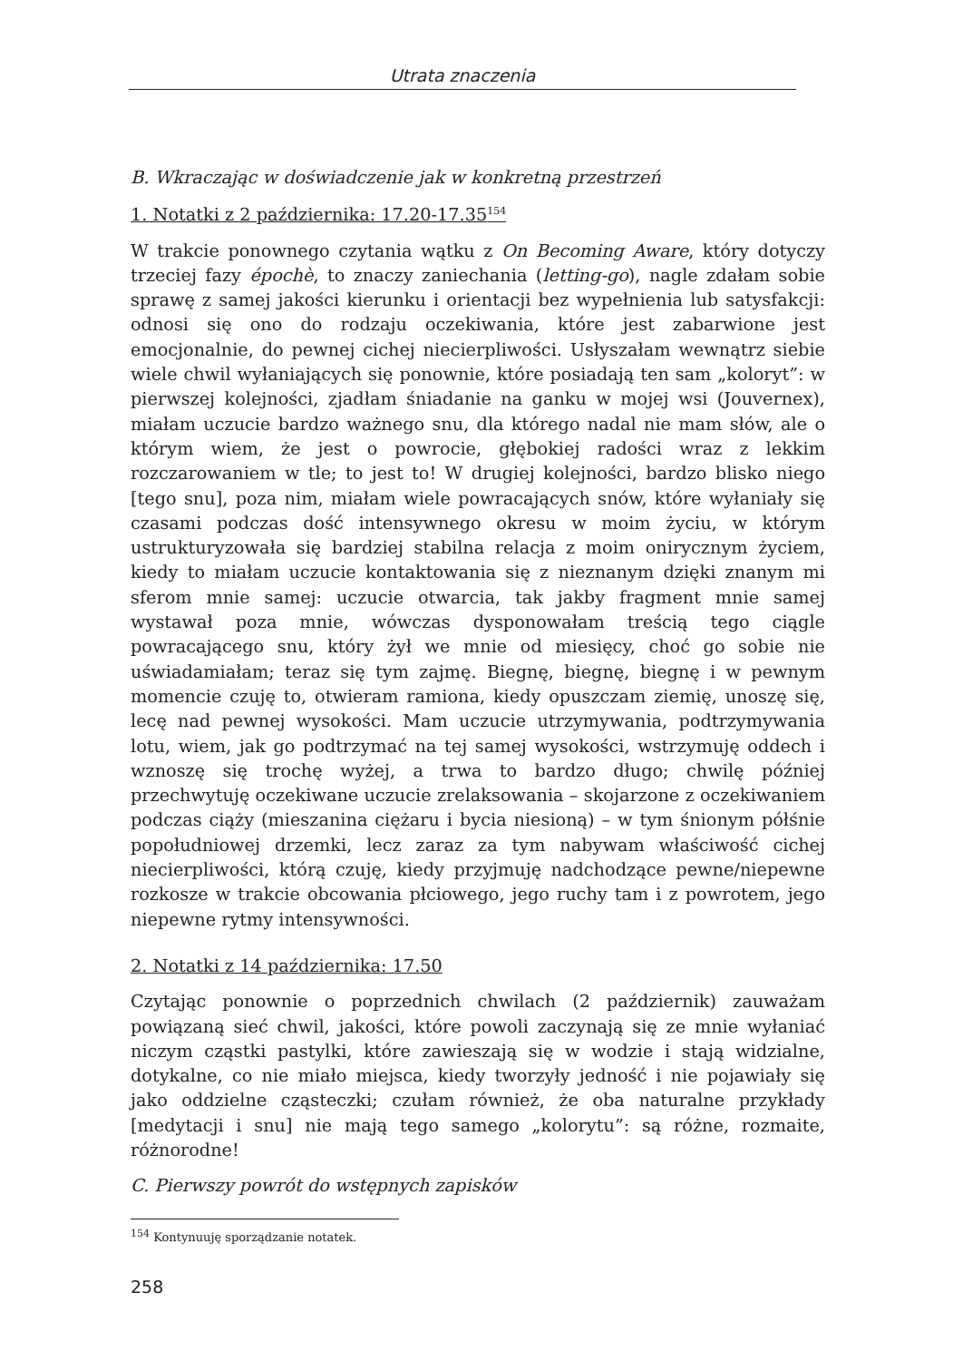Utrata znaczenia
B. Wkraczając w doświadczenie jak w konkretną przestrzeń
1. Notatki z 2 października: 17.20-17.35<sup>154</sup>
W trakcie ponownego czytania wątku z On Becoming Aware, który dotyczy trzeciej fazy épochè, to znaczy zaniechania (letting-go), nagle zdałam sobie sprawę z samej jakości kierunku i orientacji bez wypełnienia lub satysfakcji: odnosi się ono do rodzaju oczekiwania, które jest zabarwione jest emocjonalnie, do pewnej cichej niecierpliwości. Usłyszałam wewnątrz siebie wiele chwil wyłaniających się ponownie, które posiadają ten sam „koloryt”: w pierwszej kolejności, zjadłam śniadanie na ganku w mojej wsi (Jouvernex), miałam uczucie bardzo ważnego snu, dla którego nadal nie mam słów, ale o którym wiem, że jest o powrocie, głębokiej radości wraz z lekkim rozczarowaniem w tle; to jest to! W drugiej kolejności, bardzo blisko niego [tego snu], poza nim, miałam wiele powracających snów, które wyłaniały się czasami podczas dość intensywnego okresu w moim życiu, w którym ustrukturyzowała się bardziej stabilna relacja z moim onirycznym życiem, kiedy to miałam uczucie kontaktowania się z nieznanym dzięki znanym mi sferom mnie samej: uczucie otwarcia, tak jakby fragment mnie samej wystawał poza mnie, wówczas dysponowałam treścią tego ciągle powracającego snu, który żył we mnie od miesięcy, choć go sobie nie uświadamiałam; teraz się tym zajmę. Biegnę, biegnę, biegnę i w pewnym momencie czuję to, otwieram ramiona, kiedy opuszczam ziemię, unoszę się, lecę nad pewnej wysokości. Mam uczucie utrzymywania, podtrzymywania lotu, wiem, jak go podtrzymać na tej samej wysokości, wstrzymuję oddech i wznoszę się trochę wyżej, a trwa to bardzo długo; chwilę później przechwytuję oczekiwane uczucie zrelaksowania – skojarzone z oczekiwaniem podczas ciąży (mieszanina ciężaru i bycia niesioną) – w tym śnionym półśnie popołudniowej drzemki, lecz zaraz za tym nabywam właściwość cichej niecierpliwości, którą czuję, kiedy przyjmuję nadchodzące pewne/niepewne rozkosze w trakcie obcowania płciowego, jego ruchy tam i z powrotem, jego niepewne rytmy intensywności.
2. Notatki z 14 października: 17.50
Czytając ponownie o poprzednich chwilach (2 październik) zauważam powiązaną sieć chwil, jakości, które powoli zaczynają się ze mnie wyłaniać niczym cząstki pastylki, które zawieszają się w wodzie i stają widzialne, dotykalne, co nie miało miejsca, kiedy tworzyły jedność i nie pojawiały się jako oddzielne cząsteczki; czułam również, że oba naturalne przykłady [medytacji i snu] nie mają tego samego „kolorytu”: są różne, rozmaite, różnorodne!
C. Pierwszy powrót do wstępnych zapisków
<sup>154</sup> Kontynuuję sporządzanie notatek.
258